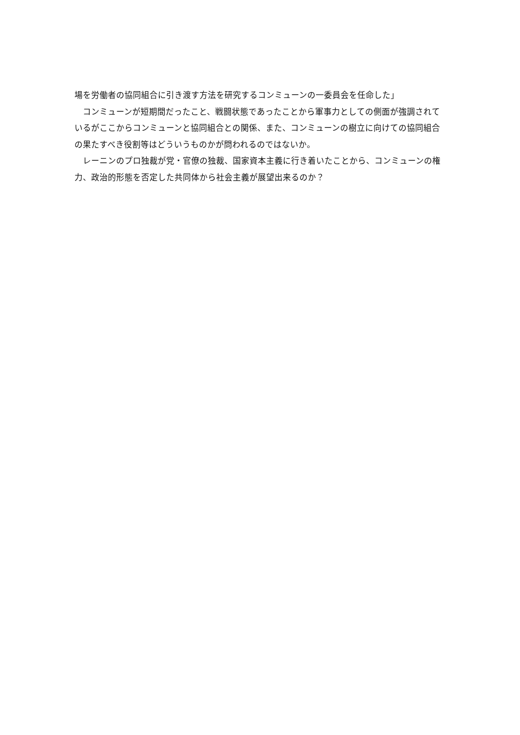場を労働者の協同組合に引き渡す方法を研究するコンミューンの一委員会を任命した」
　コンミューンが短期間だったこと、戦闘状態であったことから軍事力としての側面が強調されているがここからコンミューンと協同組合との関係、また、コンミューンの樹立に向けての協同組合の果たすべき役割等はどういうものかが問われるのではないか。
　レーニンのプロ独裁が党・官僚の独裁、国家資本主義に行き着いたことから、コンミューンの権力、政治的形態を否定した共同体から社会主義が展望出来るのか？